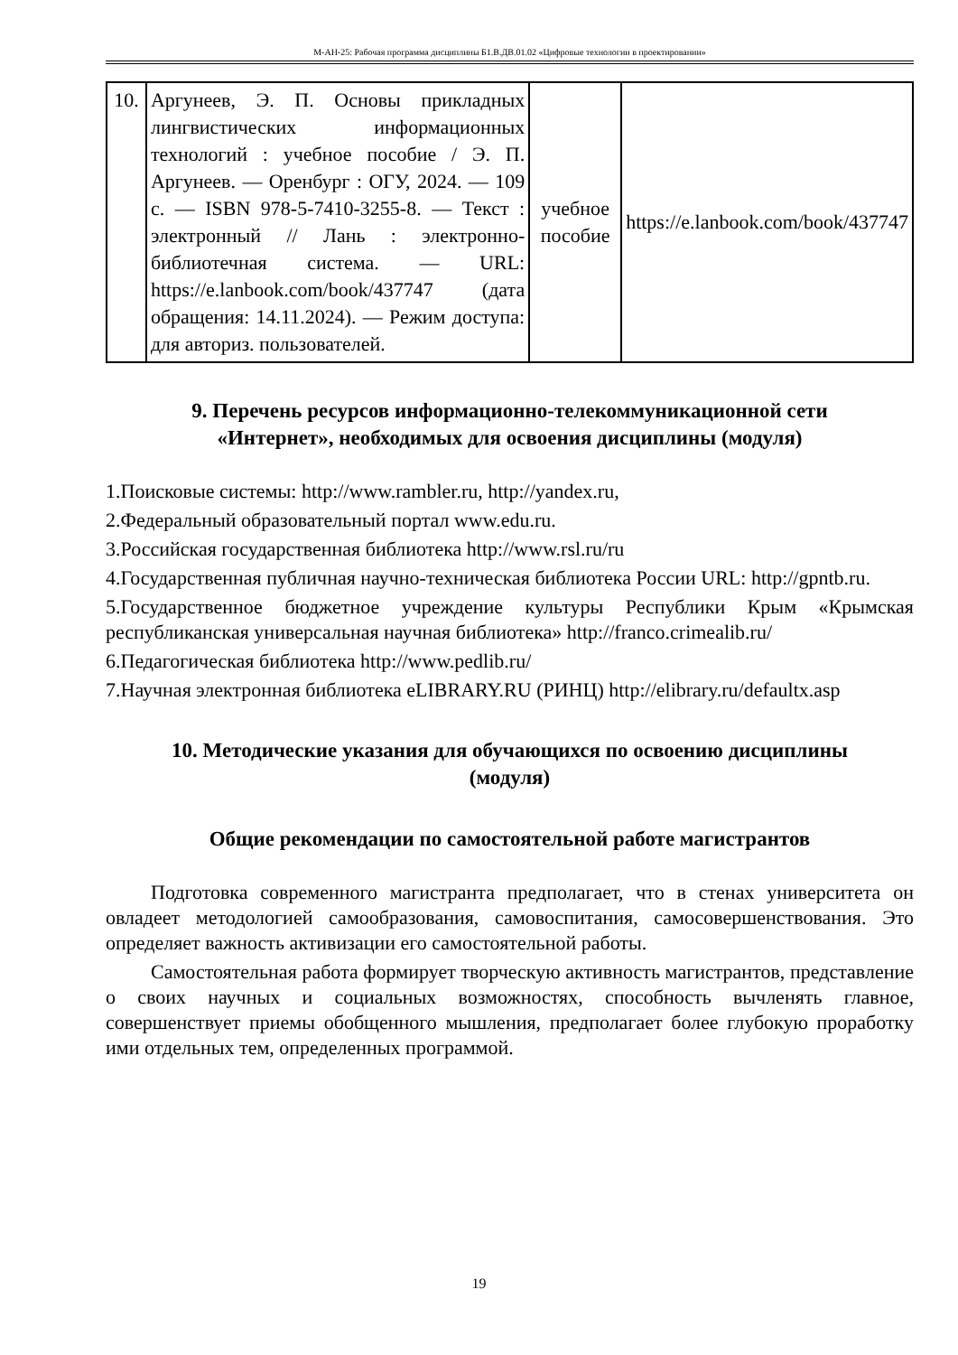М-АН-25: Рабочая программа дисциплины Б1.В.ДВ.01.02 «Цифровые технологии в проектировании»
| 10. | Аргунеев, Э. П. Основы прикладных лингвистических информационных технологий : учебное пособие / Э. П. Аргунеев. — Оренбург : ОГУ, 2024. — 109 с. — ISBN 978-5-7410-3255-8. — Текст : электронный // Лань : электронно-библиотечная система. — URL: https://e.lanbook.com/book/437747 (дата обращения: 14.11.2024). — Режим доступа: для авториз. пользователей. | учебное пособие | https://e.lanbook.com/book/437747 |
9. Перечень ресурсов информационно-телекоммуникационной сети «Интернет», необходимых для освоения дисциплины (модуля)
1.Поисковые системы: http://www.rambler.ru, http://yandex.ru,
2.Федеральный образовательный портал www.edu.ru.
3.Российская государственная библиотека http://www.rsl.ru/ru
4.Государственная публичная научно-техническая библиотека России URL: http://gpntb.ru.
5.Государственное бюджетное учреждение культуры Республики Крым «Крымская республиканская универсальная научная библиотека» http://franco.crimealib.ru/
6.Педагогическая библиотека http://www.pedlib.ru/
7.Научная электронная библиотека eLIBRARY.RU (РИНЦ) http://elibrary.ru/defaultx.asp
10. Методические указания для обучающихся по освоению дисциплины (модуля)
Общие рекомендации по самостоятельной работе магистрантов
Подготовка современного магистранта предполагает, что в стенах университета он овладеет методологией самообразования, самовоспитания, самосовершенствования. Это определяет важность активизации его самостоятельной работы.
Самостоятельная работа формирует творческую активность магистрантов, представление о своих научных и социальных возможностях, способность вычленять главное, совершенствует приемы обобщенного мышления, предполагает более глубокую проработку ими отдельных тем, определенных программой.
19